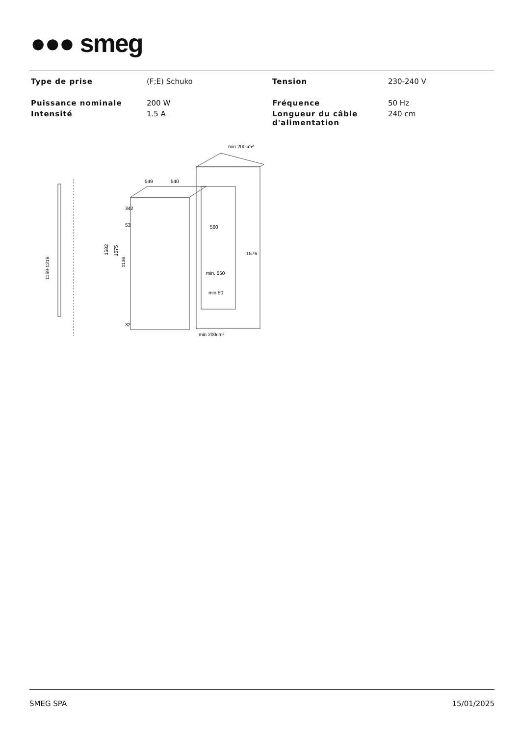●●● smeg
| Type de prise | (F;E) Schuko | Tension | 230-240 V |
| Puissance nominale | 200 W | Fréquence | 50 Hz |
| Intensité | 1.5 A | Longueur du câble d'alimentation | 240 cm |
min 200cm²
549
540
1169-1216
1582
1575
1136
342
53
32
560
1576
min. 550
min.50
min 200cm²
SMEG SPA 15/01/2025